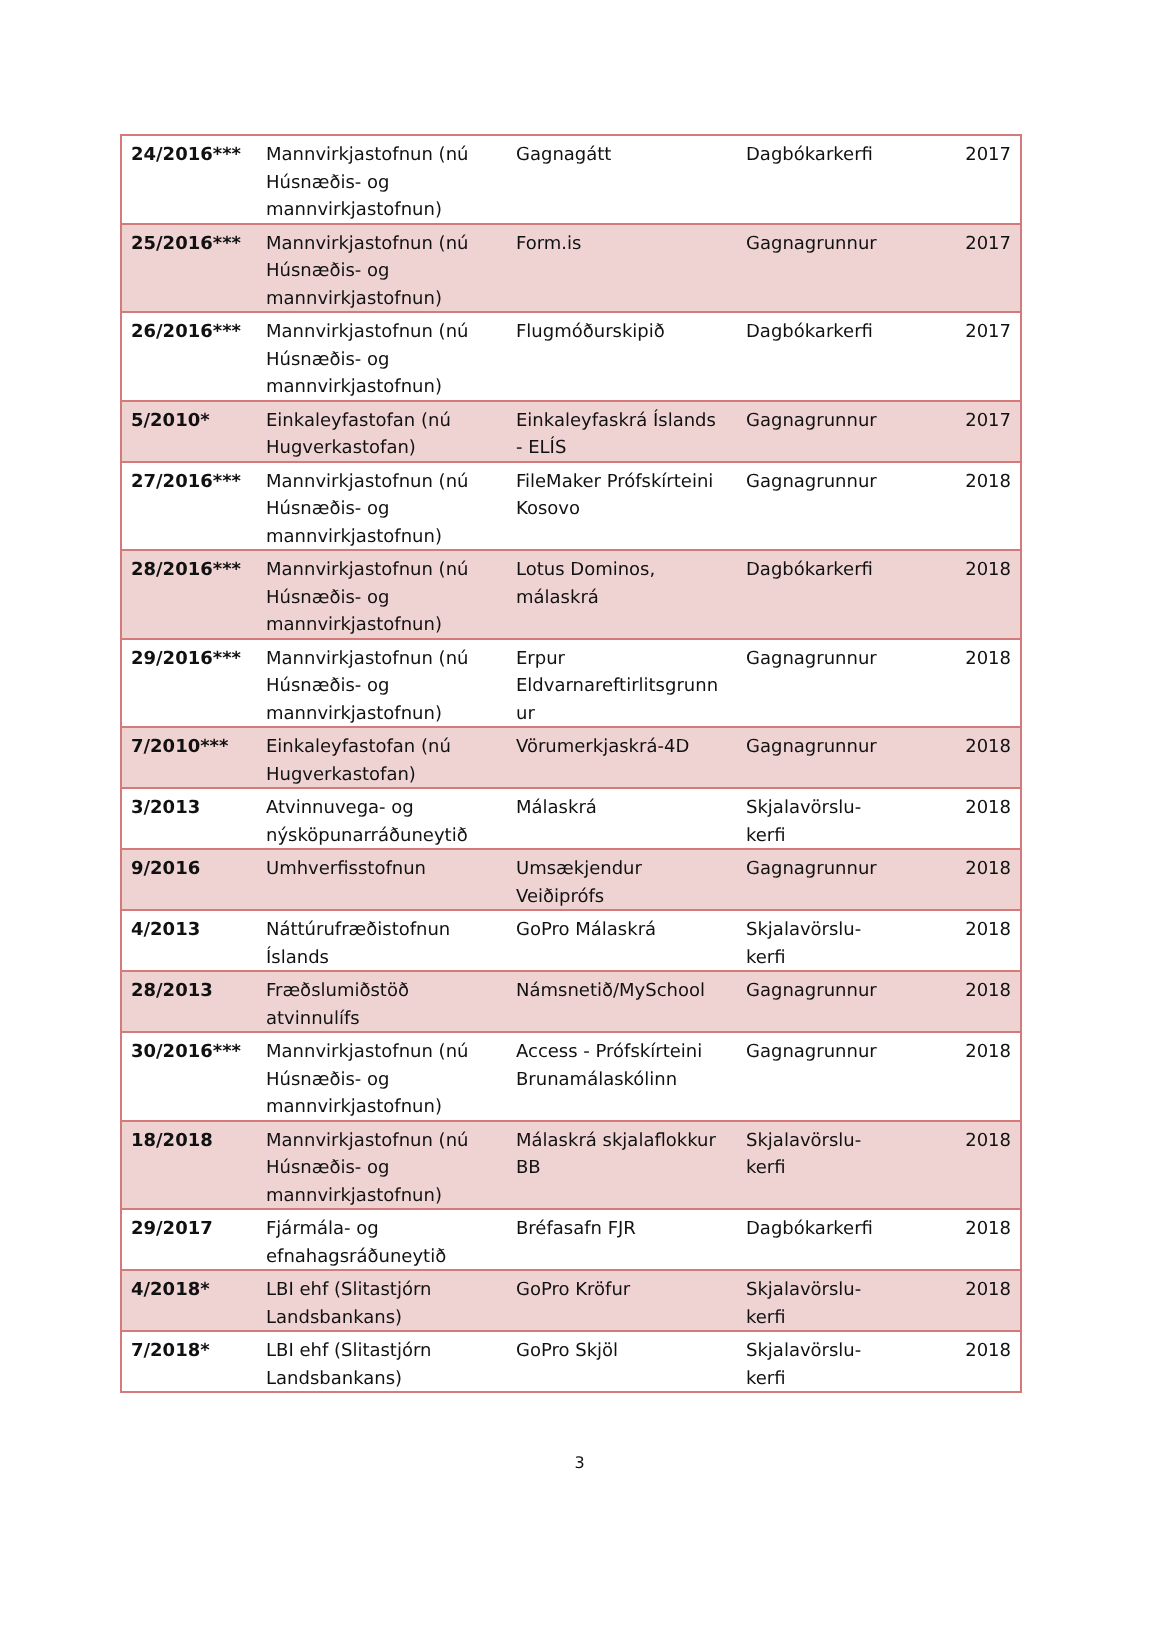| 24/2016*** | Mannvirkjastofnun (nú Húsnæðis- og mannvirkjastofnun) | Gagnagátt | Dagbókarkerfi | 2017 |
| 25/2016*** | Mannvirkjastofnun (nú Húsnæðis- og mannvirkjastofnun) | Form.is | Gagnagrunnur | 2017 |
| 26/2016*** | Mannvirkjastofnun (nú Húsnæðis- og mannvirkjastofnun) | Flugmóðurskipið | Dagbókarkerfi | 2017 |
| 5/2010* | Einkaleyfastofan (nú Hugverkastofan) | Einkaleyfaskrá Íslands - ELÍS | Gagnagrunnur | 2017 |
| 27/2016*** | Mannvirkjastofnun (nú Húsnæðis- og mannvirkjastofnun) | FileMaker Prófskírteini Kosovo | Gagnagrunnur | 2018 |
| 28/2016*** | Mannvirkjastofnun (nú Húsnæðis- og mannvirkjastofnun) | Lotus Dominos, málaskrá | Dagbókarkerfi | 2018 |
| 29/2016*** | Mannvirkjastofnun (nú Húsnæðis- og mannvirkjastofnun) | Erpur Eldvarnareftirlitsgrunn ur | Gagnagrunnur | 2018 |
| 7/2010*** | Einkaleyfastofan (nú Hugverkastofan) | Vörumerkjaskrá-4D | Gagnagrunnur | 2018 |
| 3/2013 | Atvinnuvega- og nýsköpunarráðuneytið | Málaskrá | Skjalavörslu-kerfi | 2018 |
| 9/2016 | Umhverfisstofnun | Umsækjendur Veiðiprófs | Gagnagrunnur | 2018 |
| 4/2013 | Náttúrufræðistofnun Íslands | GoPro Málaskrá | Skjalavörslu-kerfi | 2018 |
| 28/2013 | Fræðslumiðstöð atvinnulífs | Námsnetið/MySchool | Gagnagrunnur | 2018 |
| 30/2016*** | Mannvirkjastofnun (nú Húsnæðis- og mannvirkjastofnun) | Access - Prófskírteini Brunamálaskólinn | Gagnagrunnur | 2018 |
| 18/2018 | Mannvirkjastofnun (nú Húsnæðis- og mannvirkjastofnun) | Málaskrá skjalaflokkur BB | Skjalavörslu-kerfi | 2018 |
| 29/2017 | Fjármála- og efnahagsráðuneytið | Bréfasafn FJR | Dagbókarkerfi | 2018 |
| 4/2018* | LBI ehf (Slitastjórn Landsbankans) | GoPro Kröfur | Skjalavörslu-kerfi | 2018 |
| 7/2018* | LBI ehf (Slitastjórn Landsbankans) | GoPro Skjöl | Skjalavörslu-kerfi | 2018 |
3